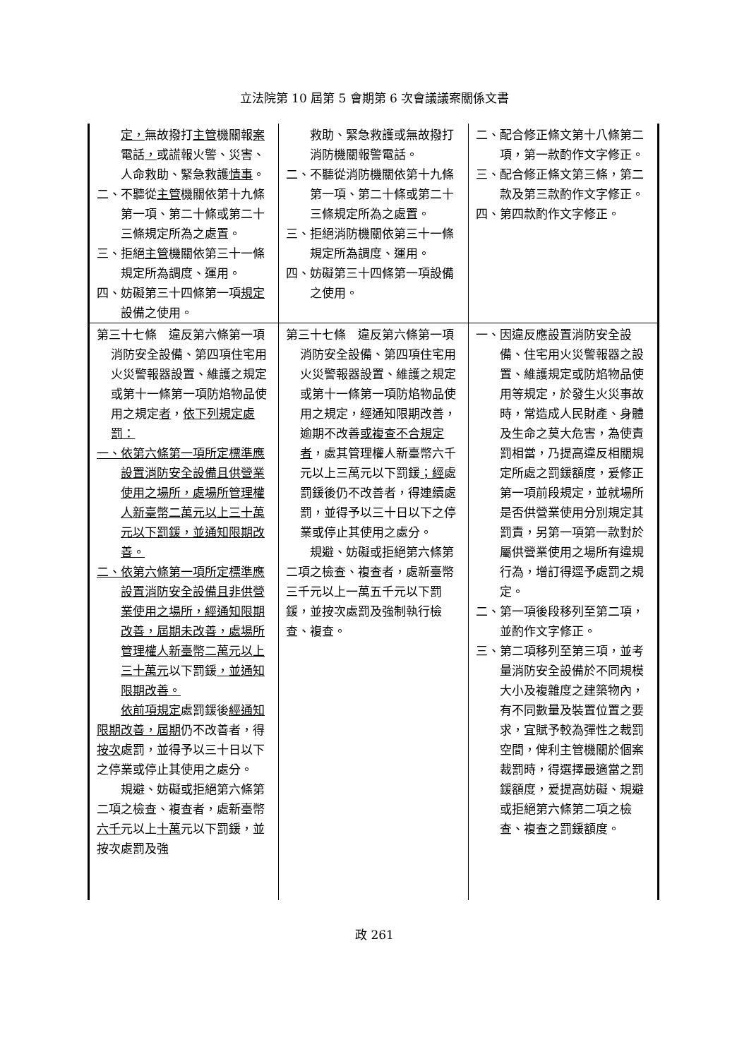立法院第 10 屆第 5 會期第 6 次會議議案關係文書
| 定， 無故撥打 主管 機關報 案 電話 ， 或謊報火警、災害、人命救助、緊急救護 情事 。 二、不聽從 主管 機關依第十九條第一項、第二十條或第二十三條規定所為之處置。 三、拒絕 主管 機關依第三十一條規定所為調度、運用。 四、妨礙第三十四條第一項 規定 設備之使用。 | 救助、緊急救護或無故撥打消防機關報警電話。 二、不聽從消防機關依第十九條第一項、第二十條或第二十三條規定所為之處置。 三、拒絕消防機關依第三十一條規定所為調度、運用。 四、妨礙第三十四條第一項設備之使用。 | 二、配合修正條文第十八條第二項，第一款酌作文字修正。 三、配合修正條文第三條，第二款及第三款酌作文字修正。 四、第四款酌作文字修正。 |
| 第三十七條 違反第六條第一項消防安全設備、第四項住宅用火災警報器設置、維護之規定或第十一條第一項防焰物品使用之規定 者 ， 依下列規定處罰： 一、依第六條第一項所定標準應設置消防安全設備且供營業使用之場所，處場所管理權人新臺幣二萬元以上三十萬元以下罰鍰，並通知限期改善。 二、依第六條第一項所定標準應設置消防安全設備且非供營業使用之場所，經通知限期改善，屆期未改善，處場所管理權人新臺幣二萬元以上三十萬元 以下罰鍰 ，並通知限期改善。 依前項規定 處罰鍰後 經通知限期改善，屆期 仍不改善者，得 按次 處罰，並得予以三十日以下之停業或停止其使用之處分。 規避、妨礙或拒絕第六條第二項之檢查、複查者，處新臺幣 六千 元以上 十萬 元以下罰鍰，並按次處罰及強 | 第三十七條 違反第六條第一項消防安全設備、第四項住宅用火災警報器設置、維護之規定或第十一條第一項防焰物品使用之規定，經通知限期改善，逾期不改善 或複查不合規定者 ，處其管理權人新臺幣六千元以上三萬元以下罰鍰 ；經 處罰鍰後仍不改善者，得連續處罰，並得予以三十日以下之停業或停止其使用之處分。 規避、妨礙或拒絕第六條第二項之檢查、複查者，處新臺幣三千元以上一萬五千元以下罰鍰，並按次處罰及強制執行檢查、複查。 | 一、因違反應設置消防安全設備、住宅用火災警報器之設置、維護規定或防焰物品使用等規定，於發生火災事故時，常造成人民財產、身體及生命之莫大危害，為使責罰相當，乃提高違反相關規定所處之罰鍰額度，爰修正第一項前段規定，並就場所是否供營業使用分別規定其罰責，另第一項第一款對於屬供營業使用之場所有違規行為，增訂得逕予處罰之規定。 二、第一項後段移列至第二項，並酌作文字修正。 三、第二項移列至第三項，並考量消防安全設備於不同規模大小及複雜度之建築物內，有不同數量及裝置位置之要求，宜賦予較為彈性之裁罰空間，俾利主管機關於個案裁罰時，得選擇最適當之罰鍰額度，爰提高妨礙、規避或拒絕第六條第二項之檢查、複查之罰鍰額度。 |
政 261